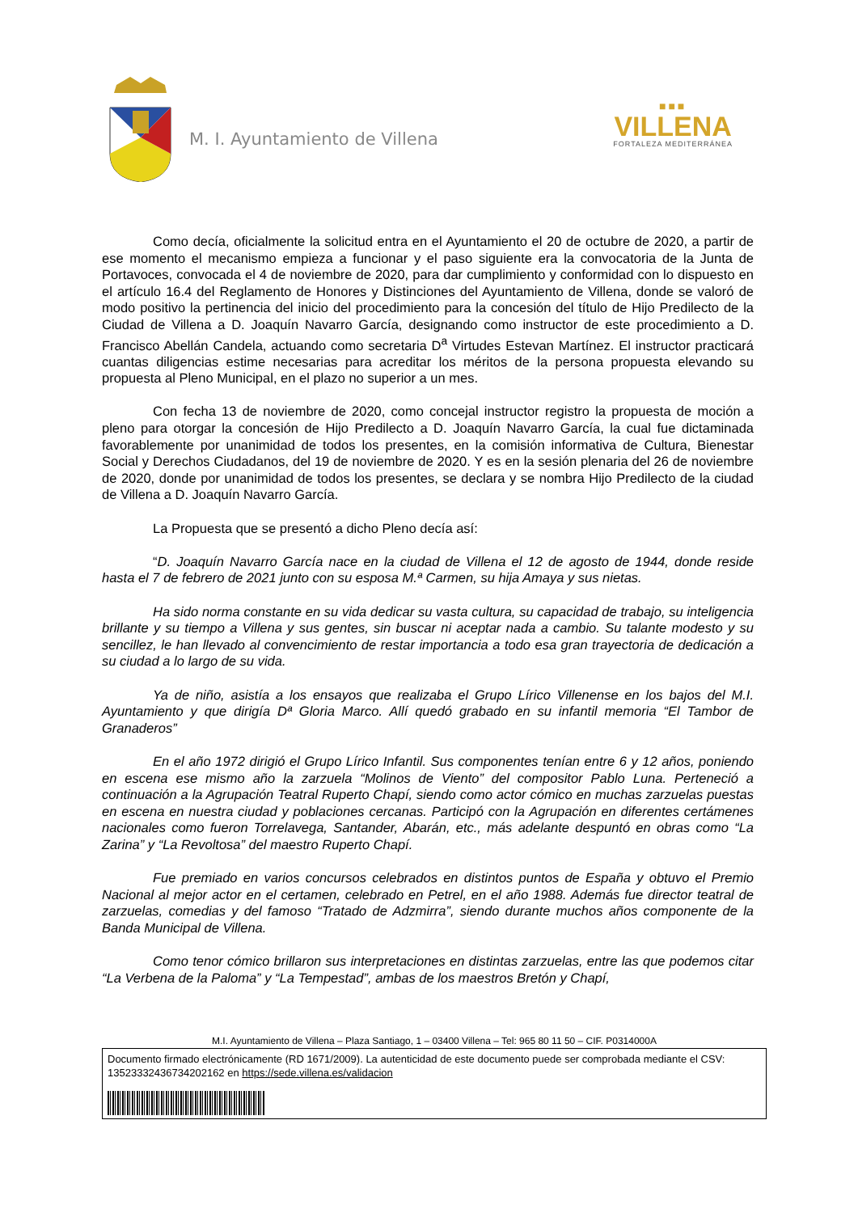M. I. Ayuntamiento de Villena
■■■
VILLENA
FORTALEZA MEDITERRÁNEA
Como decía, oficialmente la solicitud entra en el Ayuntamiento el 20 de octubre de 2020, a partir de ese momento el mecanismo empieza a funcionar y el paso siguiente era la convocatoria de la Junta de Portavoces, convocada el 4 de noviembre de 2020, para dar cumplimiento y conformidad con lo dispuesto en el artículo 16.4 del Reglamento de Honores y Distinciones del Ayuntamiento de Villena, donde se valoró de modo positivo la pertinencia del inicio del procedimiento para la concesión del título de Hijo Predilecto de la Ciudad de Villena a D. Joaquín Navarro García, designando como instructor de este procedimiento a D. Francisco Abellán Candela, actuando como secretaria D<sup>a</sup> Virtudes Estevan Martínez. El instructor practicará cuantas diligencias estime necesarias para acreditar los méritos de la persona propuesta elevando su propuesta al Pleno Municipal, en el plazo no superior a un mes.
Con fecha 13 de noviembre de 2020, como concejal instructor registro la propuesta de moción a pleno para otorgar la concesión de Hijo Predilecto a D. Joaquín Navarro García, la cual fue dictaminada favorablemente por unanimidad de todos los presentes, en la comisión informativa de Cultura, Bienestar Social y Derechos Ciudadanos, del 19 de noviembre de 2020. Y es en la sesión plenaria del 26 de noviembre de 2020, donde por unanimidad de todos los presentes, se declara y se nombra Hijo Predilecto de la ciudad de Villena a D. Joaquín Navarro García.
La Propuesta que se presentó a dicho Pleno decía así:
“D. Joaquín Navarro García nace en la ciudad de Villena el 12 de agosto de 1944, donde reside hasta el 7 de febrero de 2021 junto con su esposa M.ª Carmen, su hija Amaya y sus nietas.
Ha sido norma constante en su vida dedicar su vasta cultura, su capacidad de trabajo, su inteligencia brillante y su tiempo a Villena y sus gentes, sin buscar ni aceptar nada a cambio. Su talante modesto y su sencillez, le han llevado al convencimiento de restar importancia a todo esa gran trayectoria de dedicación a su ciudad a lo largo de su vida.
Ya de niño, asistía a los ensayos que realizaba el Grupo Lírico Villenense en los bajos del M.I. Ayuntamiento y que dirigía Dª Gloria Marco. Allí quedó grabado en su infantil memoria “El Tambor de Granaderos”
En el año 1972 dirigió el Grupo Lírico Infantil. Sus componentes tenían entre 6 y 12 años, poniendo en escena ese mismo año la zarzuela “Molinos de Viento” del compositor Pablo Luna. Perteneció a continuación a la Agrupación Teatral Ruperto Chapí, siendo como actor cómico en muchas zarzuelas puestas en escena en nuestra ciudad y poblaciones cercanas. Participó con la Agrupación en diferentes certámenes nacionales como fueron Torrelavega, Santander, Abarán, etc., más adelante despuntó en obras como “La Zarina” y “La Revoltosa” del maestro Ruperto Chapí.
Fue premiado en varios concursos celebrados en distintos puntos de España y obtuvo el Premio Nacional al mejor actor en el certamen, celebrado en Petrel, en el año 1988. Además fue director teatral de zarzuelas, comedias y del famoso “Tratado de Adzmirra”, siendo durante muchos años componente de la Banda Municipal de Villena.
Como tenor cómico brillaron sus interpretaciones en distintas zarzuelas, entre las que podemos citar “La Verbena de la Paloma” y “La Tempestad”, ambas de los maestros Bretón y Chapí,
M.I. Ayuntamiento de Villena – Plaza Santiago, 1 – 03400 Villena – Tel: 965 80 11 50 – CIF. P0314000A
Documento firmado electrónicamente (RD 1671/2009). La autenticidad de este documento puede ser comprobada mediante el CSV: 13523332436734202162 en https://sede.villena.es/validacion